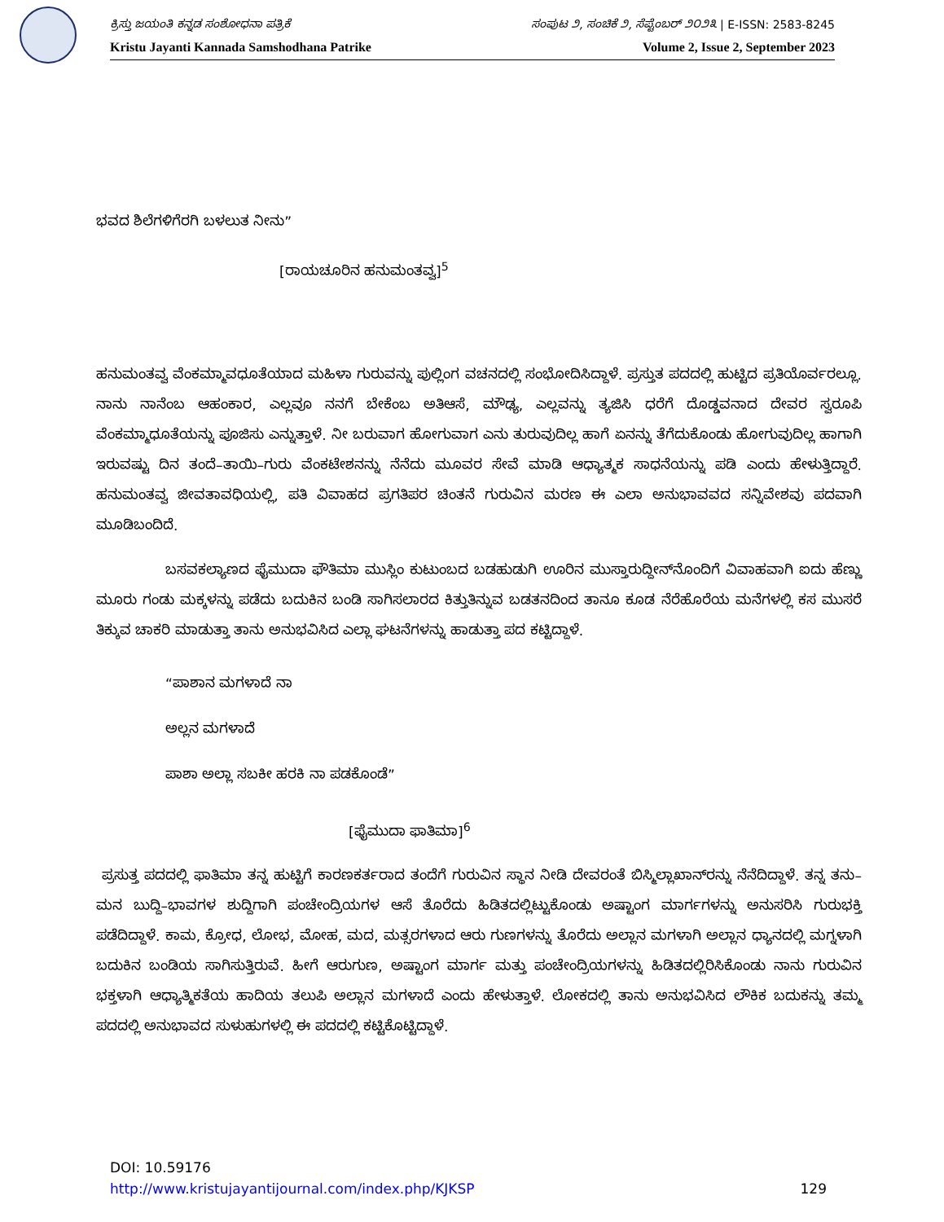ಕ್ರಿಸ್ತು ಜಯಂತಿ ಕನ್ನಡ ಸಂಶೋಧನಾ ಪತ್ರಿಕೆ ಸಂಪುಟ ೨, ಸಂಚಿಕೆ ೨, ಸೆಪ್ಟೆಂಬರ್ ೨೦೨೩ | E-ISSN: 2583-8245
Kristu Jayanti Kannada Samshodhana Patrike Volume 2, Issue 2, September 2023
ಭವದ ಶಿಲೆಗಳಿಗೆರಗಿ ಬಳಲುತ ನೀನು”
[ರಾಯಚೂರಿನ ಹನುಮಂತವ್ವ]<sup>5</sup>
ಹನುಮಂತವ್ವ ವೆಂಕಮ್ಮಾವಧೂತೆಯಾದ ಮಹಿಳಾ ಗುರುವನ್ನು ಪುಲ್ಲಿಂಗ ವಚನದಲ್ಲಿ ಸಂಭೋದಿಸಿದ್ದಾಳೆ. ಪ್ರಸ್ತುತ ಪದದಲ್ಲಿ ಹುಟ್ಟಿದ ಪ್ರತಿಯೊರ್ವರಲ್ಲೂ. ನಾನು ನಾನೆಂಬ ಆಹಂಕಾರ, ಎಲ್ಲವೂ ನನಗೆ ಬೇಕೆಂಬ ಅತಿಆಸೆ, ಮೌಢ್ಯ, ಎಲ್ಲವನ್ನು ತ್ಯಜಿಸಿ ಧರೆಗೆ ದೊಡ್ಡವನಾದ ದೇವರ ಸ್ವರೂಪಿ ವೆಂಕಮ್ಮಾಧೂತೆಯನ್ನು ಪೂಜಿಸು ಎನ್ನುತ್ತಾಳೆ. ನೀ ಬರುವಾಗ ಹೋಗುವಾಗ ಎನು ತುರುವುದಿಲ್ಲ ಹಾಗೆ ಏನನ್ನು ತೆಗೆದುಕೊಂಡು ಹೋಗುವುದಿಲ್ಲ ಹಾಗಾಗಿ ಇರುವಷ್ಟು ದಿನ ತಂದೆ–ತಾಯಿ–ಗುರು ವೆಂಕಟೇಶನನ್ನು ನೆನೆದು ಮೂವರ ಸೇವೆ ಮಾಡಿ ಆಧ್ಯಾತ್ಮಕ ಸಾಧನೆಯನ್ನು ಪಡಿ ಎಂದು ಹೇಳುತ್ತಿದ್ದಾರೆ. ಹನುಮಂತವ್ವ ಜೀವತಾವಧಿಯಲ್ಲಿ, ಪತಿ ವಿವಾಹದ ಪ್ರಗತಿಪರ ಚಿಂತನೆ ಗುರುವಿನ ಮರಣ ಈ ಎಲಾ ಅನುಭಾವವದ ಸನ್ನಿವೇಶವು ಪದವಾಗಿ ಮೂಡಿಬಂದಿದೆ.
ಬಸವಕಲ್ಯಾಣದ ಫೈಮುದಾ ಫೌತಿಮಾ ಮುಸ್ಲಿಂ ಕುಟುಂಬದ ಬಡಹುಡುಗಿ ಊರಿನ ಮುಸ್ತಾರುದ್ದೀನ್‌ನೊಂದಿಗೆ ವಿವಾಹವಾಗಿ ಐದು ಹೆಣ್ಣು ಮೂರು ಗಂಡು ಮಕ್ಕಳನ್ನು ಪಡೆದು ಬದುಕಿನ ಬಂಡಿ ಸಾಗಿಸಲಾರದ ಕಿತ್ತುತಿನ್ನುವ ಬಡತನದಿಂದ ತಾನೂ ಕೂಡ ನೆರೆಹೊರೆಯ ಮನೆಗಳಲ್ಲಿ ಕಸ ಮುಸರೆ ತಿಕ್ಕುವ ಚಾಕರಿ ಮಾಡುತ್ತಾ ತಾನು ಅನುಭವಿಸಿದ ಎಲ್ಲಾ ಘಟನೆಗಳನ್ನು ಹಾಡುತ್ತಾ ಪದ ಕಟ್ಟಿದ್ದಾಳೆ.
“ಪಾಶಾನ ಮಗಳಾದೆ ನಾ
ಅಲ್ಲನ ಮಗಳಾದೆ
ಪಾಶಾ ಅಲ್ಲಾ ಸಬಕೀ ಹರಕಿ ನಾ ಪಡಕೊಂಡೆ”
[ಫೈಮುದಾ ಫಾತಿಮಾ]<sup>6</sup>
ಪ್ರಸುತ್ತ ಪದದಲ್ಲಿ ಫಾತಿಮಾ ತನ್ನ ಹುಟ್ಟಿಗೆ ಕಾರಣಕರ್ತರಾದ ತಂದೆಗೆ ಗುರುವಿನ ಸ್ಥಾನ ನೀಡಿ ದೇವರಂತೆ ಬಿಸ್ಮಿಲ್ಲಾಖಾನ್‌ರನ್ನು ನೆನೆದಿದ್ದಾಳೆ. ತನ್ನ ತನು–ಮನ ಬುದ್ದಿ–ಭಾವಗಳ ಶುದ್ದಿಗಾಗಿ ಪಂಚೇಂದ್ರಿಯಗಳ ಆಸೆ ತೊರೆದು ಹಿಡಿತದಲ್ಲಿಟ್ಟುಕೊಂಡು ಅಷ್ಟಾಂಗ ಮಾರ್ಗಗಳನ್ನು ಅನುಸರಿಸಿ ಗುರುಭಕ್ತಿ ಪಡೆದಿದ್ದಾಳೆ. ಕಾಮ, ಕ್ರೋಧ, ಲೋಭ, ಮೋಹ, ಮದ, ಮತ್ಸರಗಳಾದ ಆರು ಗುಣಗಳನ್ನು ತೊರೆದು ಅಲ್ಲಾನ ಮಗಳಾಗಿ ಅಲ್ಲಾನ ಧ್ಯಾನದಲ್ಲಿ ಮಗ್ನಳಾಗಿ ಬದುಕಿನ ಬಂಡಿಯ ಸಾಗಿಸುತ್ತಿರುವೆ. ಹೀಗೆ ಆರುಗುಣ, ಅಷ್ಟಾಂಗ ಮಾರ್ಗ ಮತ್ತು ಪಂಚೇಂದ್ರಿಯಗಳನ್ನು ಹಿಡಿತದಲ್ಲಿರಿಸಿಕೊಂಡು ನಾನು ಗುರುವಿನ ಭಕ್ತಳಾಗಿ ಆಧ್ಯಾತ್ಮಿಕತೆಯ ಹಾದಿಯ ತಲುಪಿ ಅಲ್ಲಾನ ಮಗಳಾದೆ ಎಂದು ಹೇಳುತ್ತಾಳೆ. ಲೋಕದಲ್ಲಿ ತಾನು ಅನುಭವಿಸಿದ ಲೌಕಿಕ ಬದುಕನ್ನು ತಮ್ಮ ಪದದಲ್ಲಿ ಅನುಭಾವದ ಸುಳುಹುಗಳಲ್ಲಿ ಈ ಪದದಲ್ಲಿ ಕಟ್ಟಿಕೊಟ್ಟಿದ್ದಾಳೆ.
DOI: 10.59176
http://www.kristujayantijournal.com/index.php/KJKSP 129